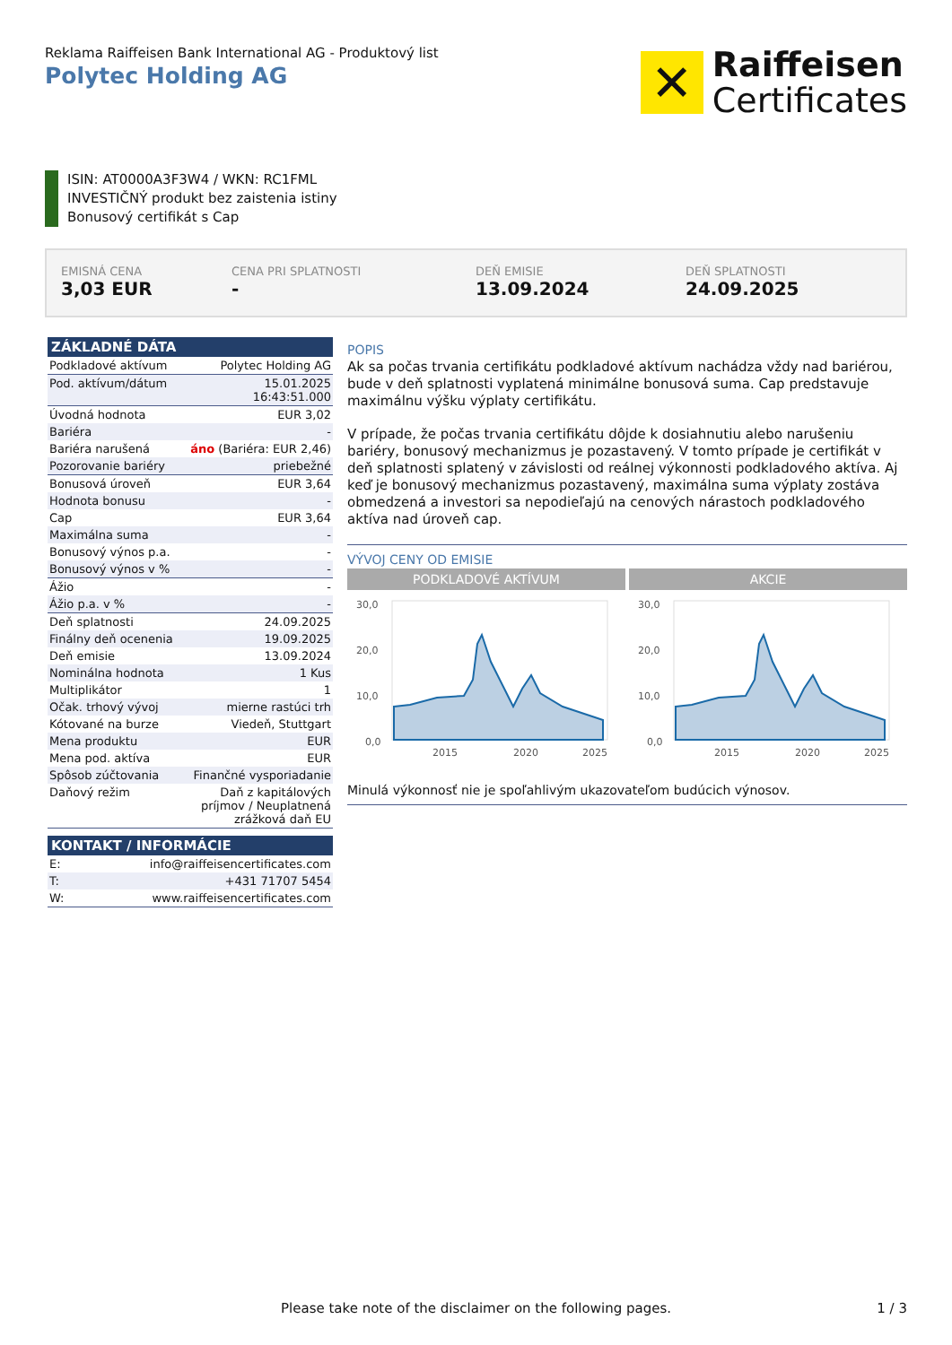Reklama Raiffeisen Bank International AG - Produktový list
Polytec Holding AG
✕
Raiffeisen
Certificates
ISIN: AT0000A3F3W4 / WKN: RC1FML
INVESTIČNÝ produkt bez zaistenia istiny
Bonusový certifikát s Cap
EMISNÁ CENA
3,03 EUR
CENA PRI SPLATNOSTI
-
DEŇ EMISIE
13.09.2024
DEŇ SPLATNOSTI
24.09.2025
ZÁKLADNÉ DÁTA
| Podkladové aktívum | Polytec Holding AG |
| Pod. aktívum/dátum | 15.01.2025 16:43:51.000 |
| Úvodná hodnota | EUR 3,02 |
| Bariéra | - |
| Bariéra narušená | áno (Bariéra: EUR 2,46) |
| Pozorovanie bariéry | priebežné |
| Bonusová úroveň | EUR 3,64 |
| Hodnota bonusu | - |
| Cap | EUR 3,64 |
| Maximálna suma | - |
| Bonusový výnos p.a. | - |
| Bonusový výnos v % | - |
| Ážio | - |
| Ážio p.a. v % | - |
| Deň splatnosti | 24.09.2025 |
| Finálny deň ocenenia | 19.09.2025 |
| Deň emisie | 13.09.2024 |
| Nominálna hodnota | 1 Kus |
| Multiplikátor | 1 |
| Očak. trhový vývoj | mierne rastúci trh |
| Kótované na burze | Viedeň, Stuttgart |
| Mena produktu | EUR |
| Mena pod. aktíva | EUR |
| Spôsob zúčtovania | Finančné vysporiadanie |
| Daňový režim | Daň z kapitálových príjmov / Neuplatnená zrážková daň EU |
KONTAKT / INFORMÁCIE
| E: | info@raiffeisencertificates.com |
| T: | +431 71707 5454 |
| W: | www.raiffeisencertificates.com |
POPIS
Ak sa počas trvania certifikátu podkladové aktívum nachádza vždy nad bariérou, bude v deň splatnosti vyplatená minimálne bonusová suma. Cap predstavuje maximálnu výšku výplaty certifikátu.
V prípade, že počas trvania certifikátu dôjde k dosiahnutiu alebo narušeniu bariéry, bonusový mechanizmus je pozastavený. V tomto prípade je certifikát v deň splatnosti splatený v závislosti od reálnej výkonnosti podkladového aktíva. Aj keď je bonusový mechanizmus pozastavený, maximálna suma výplaty zostáva obmedzená a investori sa nepodieľajú na cenových nárastoch podkladového aktíva nad úroveň cap.
VÝVOJ CENY OD EMISIE
PODKLADOVÉ AKTÍVUM
30,0
20,0
10,0
0,0
2015
2020
2025
AKCIE
30,0
20,0
10,0
0,0
2015
2020
2025
Minulá výkonnosť nie je spoľahlivým ukazovateľom budúcich výnosov.
Please take note of the disclaimer on the following pages. 1 / 3